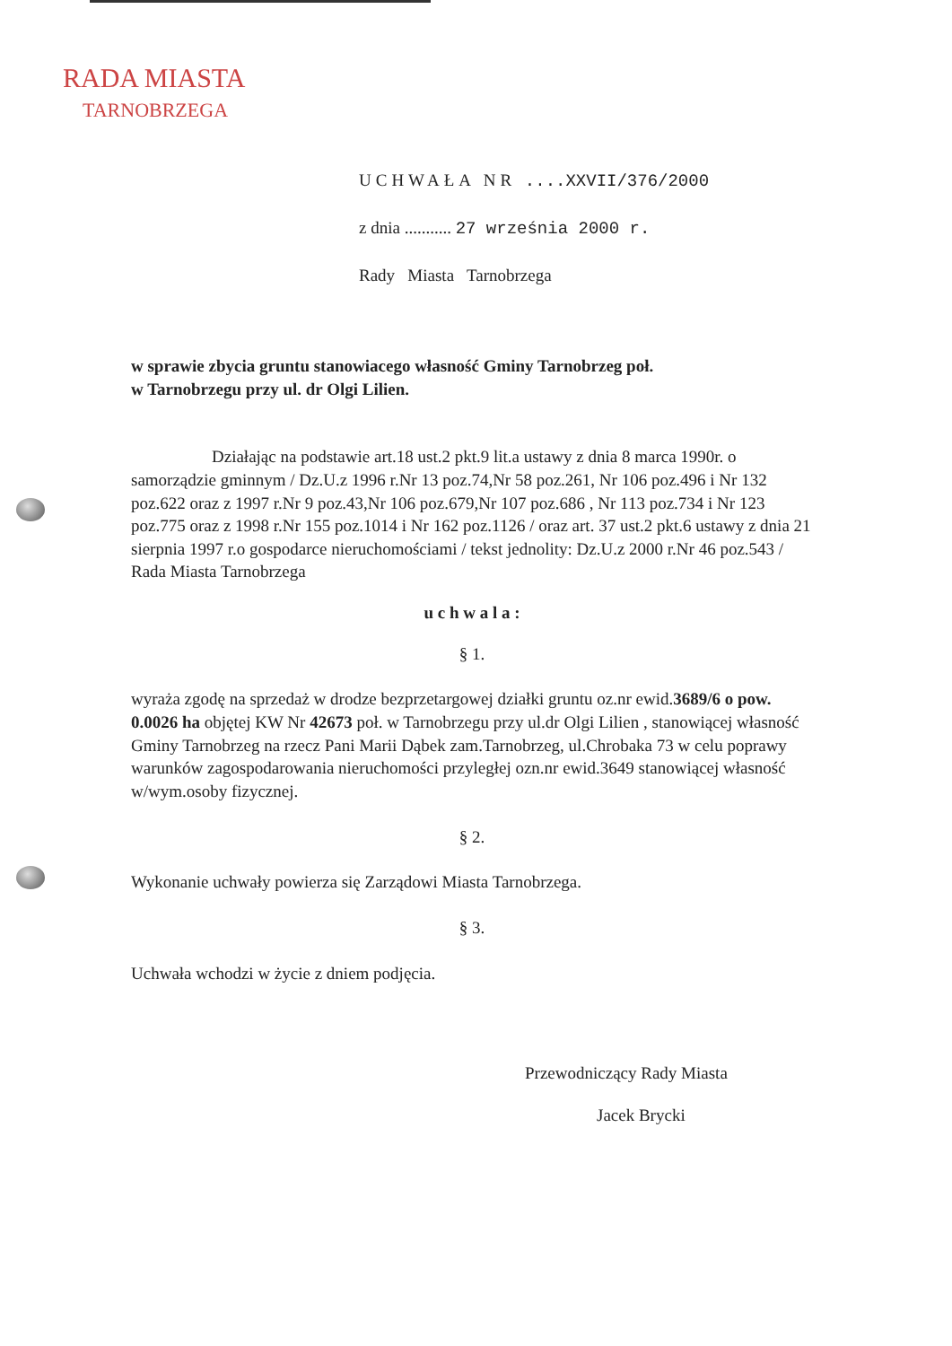RADA MIASTA
TARNOBRZEGA
UCHWAŁA NR ....XXVII/376/2000
z dnia ........... 27 września 2000 r.
Rady Miasta Tarnobrzega
w sprawie zbycia gruntu stanowiacego własność Gminy Tarnobrzeg poł.
w Tarnobrzegu przy ul. dr Olgi Lilien.
Działając na podstawie art.18 ust.2 pkt.9 lit.a ustawy z dnia 8 marca 1990r. o samorządzie gminnym / Dz.U.z 1996 r.Nr 13 poz.74,Nr 58 poz.261, Nr 106 poz.496 i Nr 132 poz.622 oraz z 1997 r.Nr 9 poz.43,Nr 106 poz.679,Nr 107 poz.686 , Nr 113 poz.734 i Nr 123 poz.775 oraz z 1998 r.Nr 155 poz.1014 i Nr 162 poz.1126 / oraz art. 37 ust.2 pkt.6 ustawy z dnia 21 sierpnia 1997 r.o gospodarce nieruchomościami / tekst jednolity: Dz.U.z 2000 r.Nr 46 poz.543 / Rada Miasta Tarnobrzega
u c h w a l a :
§ 1.
wyraża zgodę na sprzedaż w drodze bezprzetargowej działki gruntu oz.nr ewid.3689/6 o pow. 0.0026 ha objętej KW Nr 42673 poł. w Tarnobrzegu przy ul.dr Olgi Lilien , stanowiącej własność Gminy Tarnobrzeg na rzecz Pani Marii Dąbek zam.Tarnobrzeg, ul.Chrobaka 73 w celu poprawy warunków zagospodarowania nieruchomości przyległej ozn.nr ewid.3649 stanowiącej własność w/wym.osoby fizycznej.
§ 2.
Wykonanie uchwały powierza się Zarządowi Miasta Tarnobrzega.
§ 3.
Uchwała wchodzi w życie z dniem podjęcia.
Przewodniczący Rady Miasta
Jacek Brycki